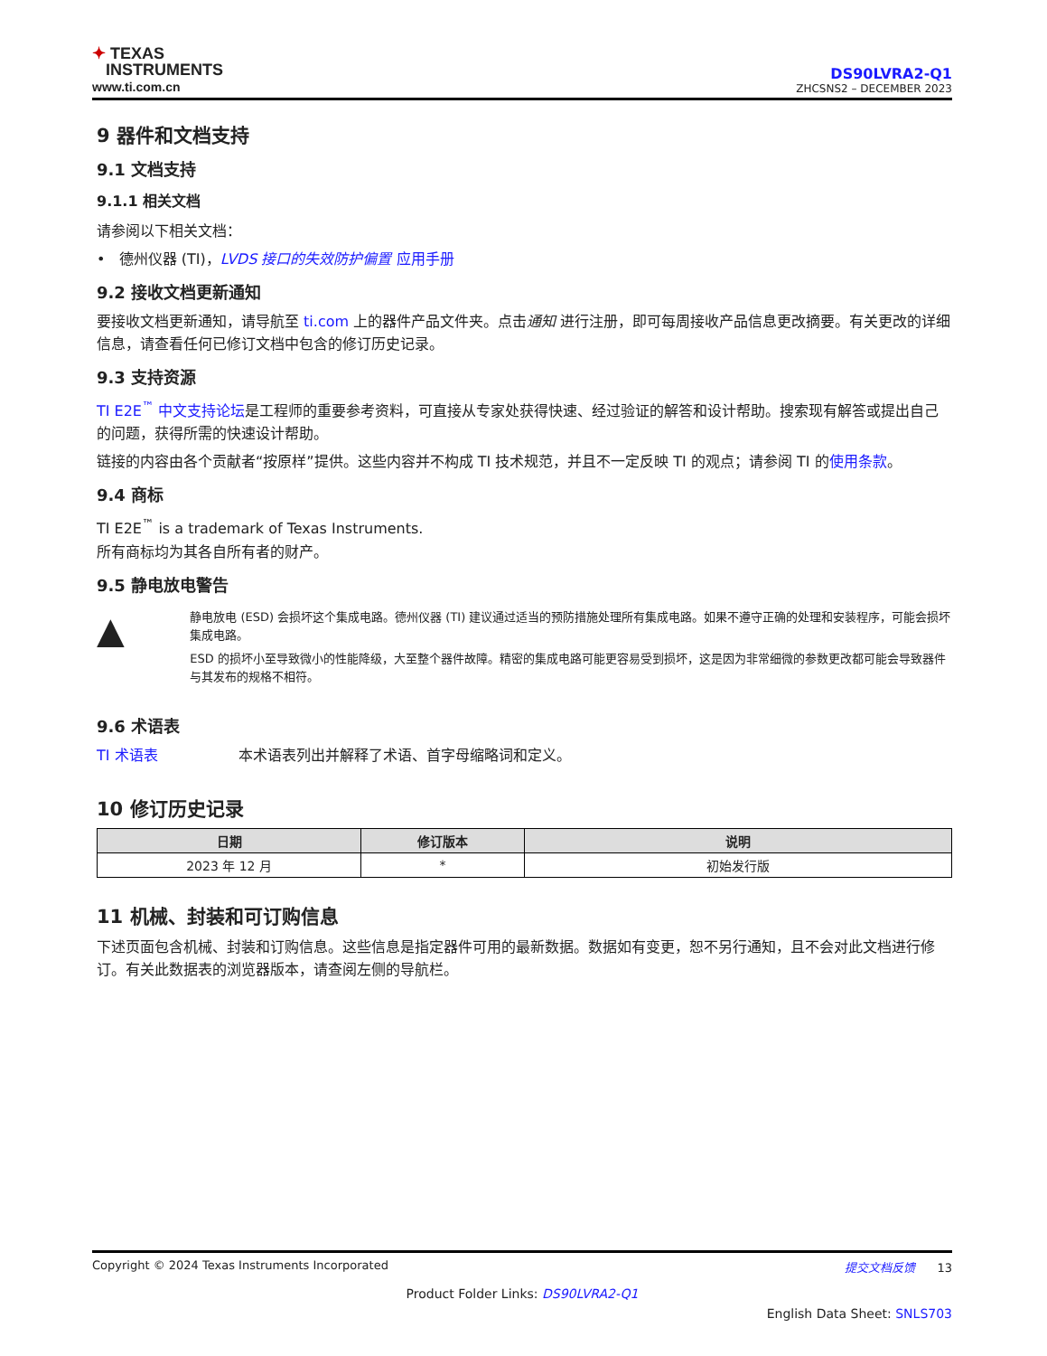✦ TEXAS
INSTRUMENTS
www.ti.com.cn
DS90LVRA2-Q1
ZHCSNS2 – DECEMBER 2023
9 器件和文档支持
9.1 文档支持
9.1.1 相关文档
请参阅以下相关文档：
• 德州仪器 (TI)，LVDS 接口的失效防护偏置 应用手册
9.2 接收文档更新通知
要接收文档更新通知，请导航至 ti.com 上的器件产品文件夹。点击通知 进行注册，即可每周接收产品信息更改摘要。有关更改的详细信息，请查看任何已修订文档中包含的修订历史记录。
9.3 支持资源
TI E2E<sup>™</sup> 中文支持论坛是工程师的重要参考资料，可直接从专家处获得快速、经过验证的解答和设计帮助。搜索现有解答或提出自己的问题，获得所需的快速设计帮助。
链接的内容由各个贡献者“按原样”提供。这些内容并不构成 TI 技术规范，并且不一定反映 TI 的观点；请参阅 TI 的使用条款。
9.4 商标
TI E2E<sup>™</sup> is a trademark of Texas Instruments.
所有商标均为其各自所有者的财产。
9.5 静电放电警告
▲
静电放电 (ESD) 会损坏这个集成电路。德州仪器 (TI) 建议通过适当的预防措施处理所有集成电路。如果不遵守正确的处理和安装程序，可能会损坏集成电路。
ESD 的损坏小至导致微小的性能降级，大至整个器件故障。精密的集成电路可能更容易受到损坏，这是因为非常细微的参数更改都可能会导致器件与其发布的规格不相符。
9.6 术语表
TI 术语表 本术语表列出并解释了术语、首字母缩略词和定义。
10 修订历史记录
| 日期 | 修订版本 | 说明 |
| --- | --- | --- |
| 2023 年 12 月 | * | 初始发行版 |
11 机械、封装和可订购信息
下述页面包含机械、封装和订购信息。这些信息是指定器件可用的最新数据。数据如有变更，恕不另行通知，且不会对此文档进行修订。有关此数据表的浏览器版本，请查阅左侧的导航栏。
Copyright © 2024 Texas Instruments Incorporated 提交文档反馈 13
Product Folder Links: DS90LVRA2-Q1
English Data Sheet: SNLS703